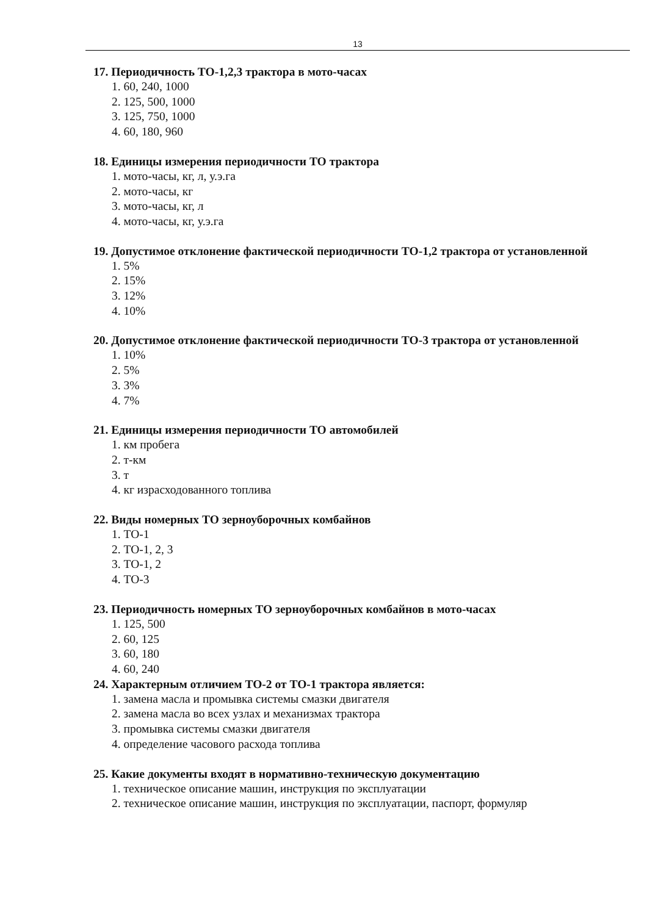13
17. Периодичность ТО-1,2,3 трактора в мото-часах
1. 60, 240, 1000
2. 125, 500, 1000
3. 125, 750, 1000
4. 60, 180, 960
18. Единицы измерения периодичности ТО трактора
1. мото-часы, кг, л, у.э.га
2. мото-часы, кг
3. мото-часы, кг, л
4. мото-часы, кг, у.э.га
19. Допустимое отклонение фактической периодичности ТО-1,2 трактора от установленной
1. 5%
2. 15%
3. 12%
4. 10%
20. Допустимое отклонение фактической периодичности ТО-3 трактора от установленной
1. 10%
2. 5%
3. 3%
4. 7%
21. Единицы измерения периодичности ТО автомобилей
1. км пробега
2. т-км
3. т
4. кг израсходованного топлива
22. Виды номерных ТО зерноуборочных комбайнов
1. ТО-1
2. ТО-1, 2, 3
3. ТО-1, 2
4. ТО-3
23. Периодичность номерных ТО зерноуборочных комбайнов в мото-часах
1. 125, 500
2. 60, 125
3. 60, 180
4. 60, 240
24. Характерным отличием ТО-2 от ТО-1 трактора является:
1. замена масла и промывка системы смазки двигателя
2. замена масла во всех узлах и механизмах трактора
3. промывка системы смазки двигателя
4. определение часового расхода топлива
25. Какие документы входят в нормативно-техническую документацию
1. техническое описание машин, инструкция по эксплуатации
2. техническое описание машин, инструкция по эксплуатации, паспорт, формуляр